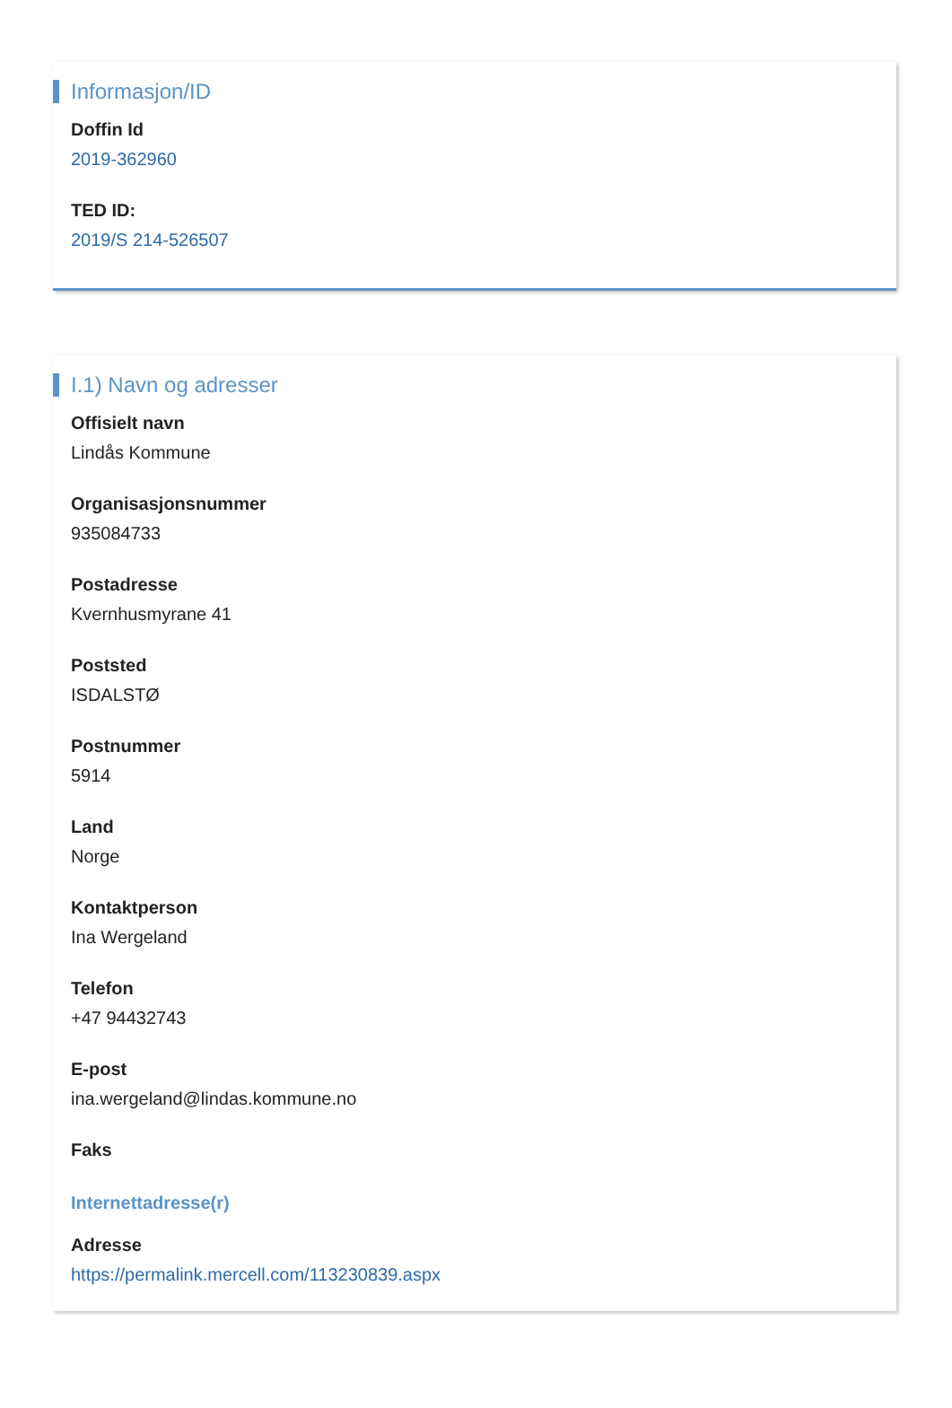Informasjon/ID
Doffin Id
2019-362960
TED ID:
2019/S 214-526507
I.1) Navn og adresser
Offisielt navn
Lindås Kommune
Organisasjonsnummer
935084733
Postadresse
Kvernhusmyrane 41
Poststed
ISDALSTØ
Postnummer
5914
Land
Norge
Kontaktperson
Ina Wergeland
Telefon
+47 94432743
E-post
ina.wergeland@lindas.kommune.no
Faks
Internettadresse(r)
Adresse
https://permalink.mercell.com/113230839.aspx